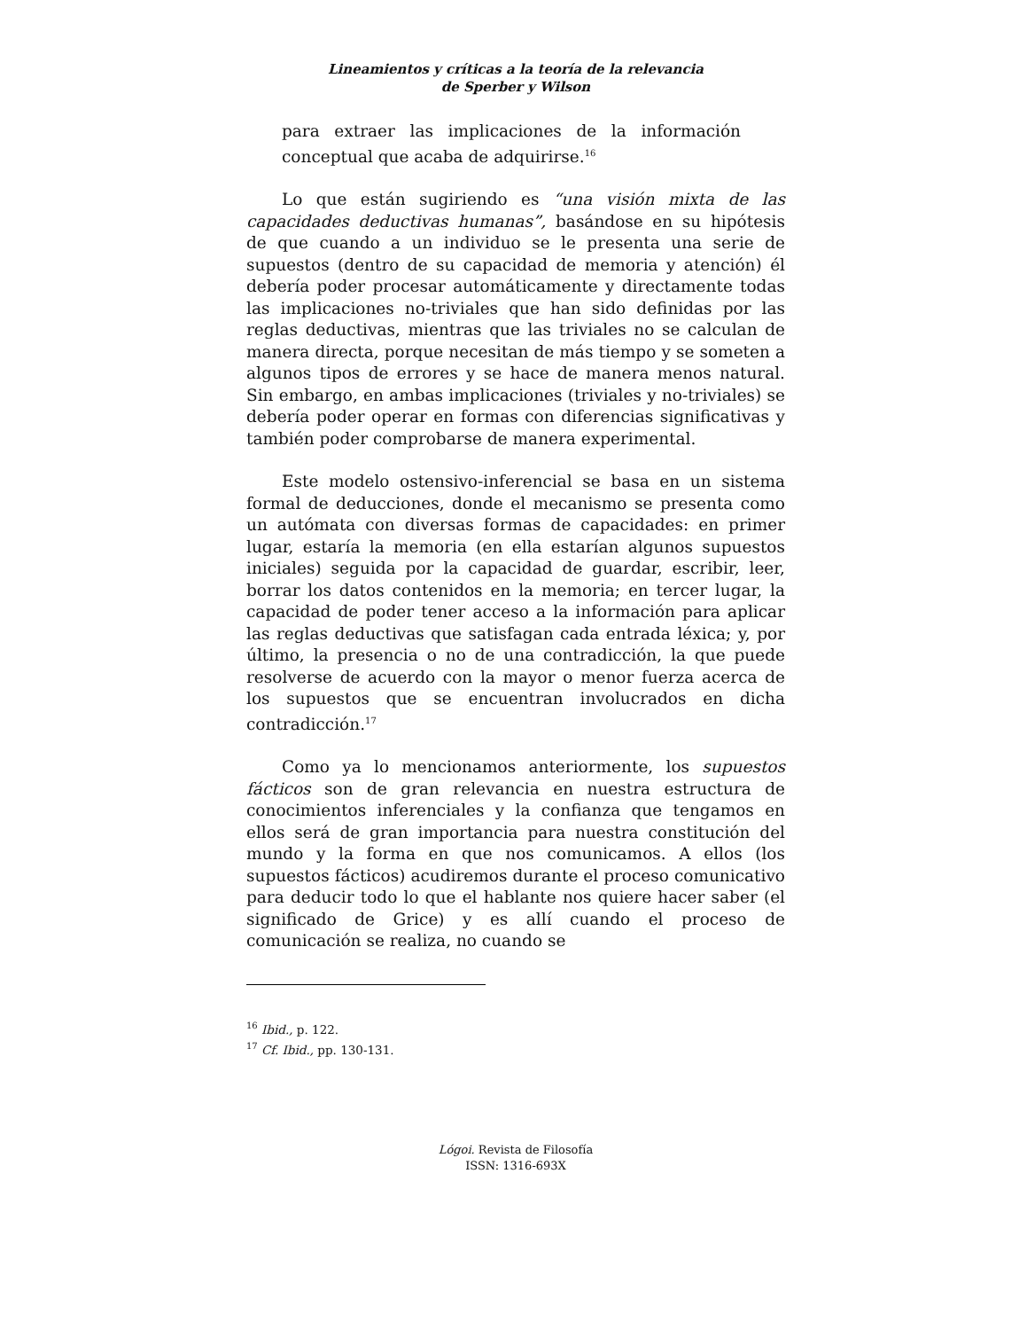Lineamientos y críticas a la teoría de la relevancia
de Sperber y Wilson
para extraer las implicaciones de la información conceptual que acaba de adquirirse.<sup>16</sup>
Lo que están sugiriendo es “una visión mixta de las capacidades deductivas humanas”, basándose en su hipótesis de que cuando a un individuo se le presenta una serie de supuestos (dentro de su capacidad de memoria y atención) él debería poder procesar automáticamente y directamente todas las implicaciones no-triviales que han sido definidas por las reglas deductivas, mientras que las triviales no se calculan de manera directa, porque necesitan de más tiempo y se someten a algunos tipos de errores y se hace de manera menos natural. Sin embargo, en ambas implicaciones (triviales y no-triviales) se debería poder operar en formas con diferencias significativas y también poder comprobarse de manera experimental.
Este modelo ostensivo-inferencial se basa en un sistema formal de deducciones, donde el mecanismo se presenta como un autómata con diversas formas de capacidades: en primer lugar, estaría la memoria (en ella estarían algunos supuestos iniciales) seguida por la capacidad de guardar, escribir, leer, borrar los datos contenidos en la memoria; en tercer lugar, la capacidad de poder tener acceso a la información para aplicar las reglas deductivas que satisfagan cada entrada léxica; y, por último, la presencia o no de una contradicción, la que puede resolverse de acuerdo con la mayor o menor fuerza acerca de los supuestos que se encuentran involucrados en dicha contradicción.<sup>17</sup>
Como ya lo mencionamos anteriormente, los supuestos fácticos son de gran relevancia en nuestra estructura de conocimientos inferenciales y la confianza que tengamos en ellos será de gran importancia para nuestra constitución del mundo y la forma en que nos comunicamos. A ellos (los supuestos fácticos) acudiremos durante el proceso comunicativo para deducir todo lo que el hablante nos quiere hacer saber (el significado de Grice) y es allí cuando el proceso de comunicación se realiza, no cuando se
<sup>16</sup> Ibid., p. 122.
<sup>17</sup> Cf. Ibid., pp. 130-131.
Lógoi. Revista de Filosofía
ISSN: 1316-693X